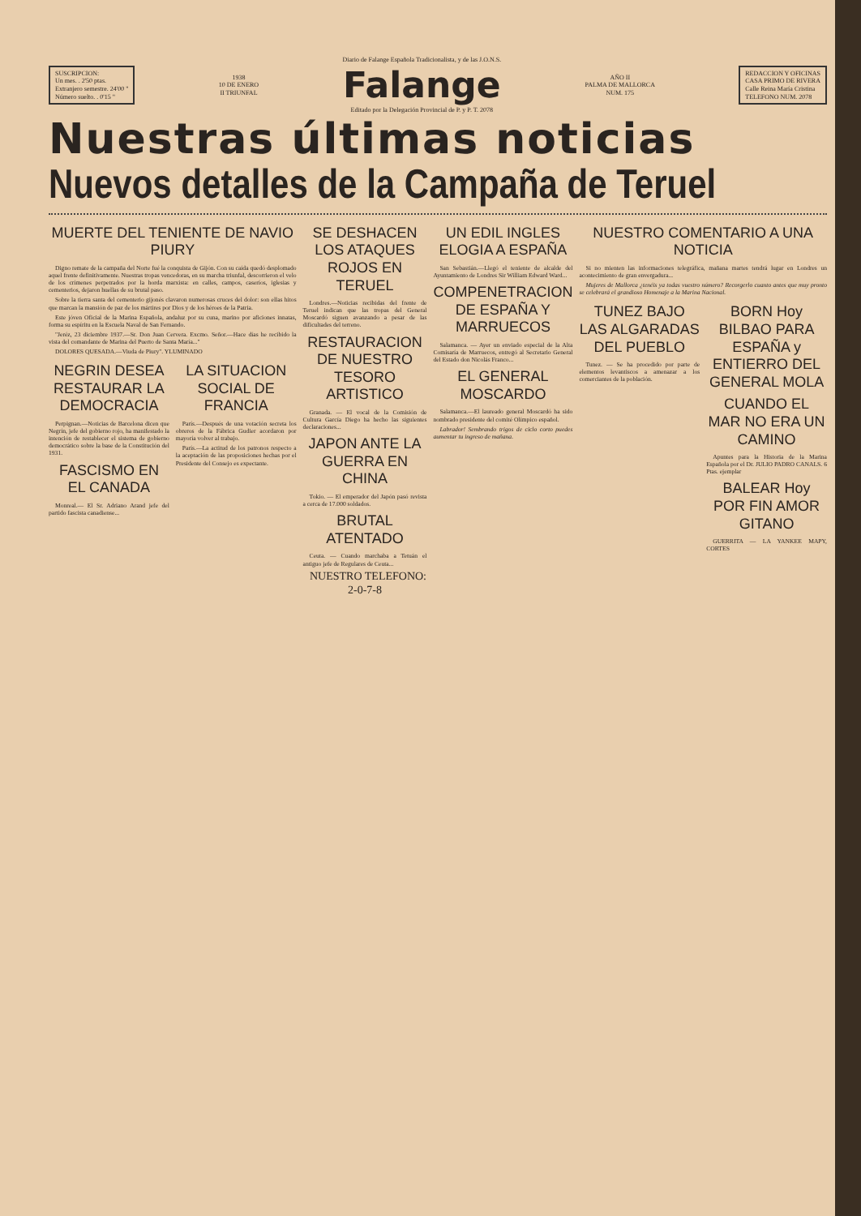SUSCRIPCION:
Un mes. . 2'50 ptas.
Extranjero semestre. 24'00 "
Número suelto. . 0'15 "
1938
10 DE ENERO
II TRIUNFAL
Diario de Falange Española Tradicionalista, y de las J.O.N.S.
Falange
Editado por la Delegación Provincial de P. y P. T. 2078
AÑO II
PALMA DE MALLORCA
NUM. 175
REDACCION Y OFICINAS
CASA PRIMO DE RIVERA
Calle Reina María Cristina
TELEFONO NUM. 2078
Nuestras últimas noticias
Nuevos detalles de la Campaña de Teruel
MUERTE DEL TENIENTE DE NAVIO PIURY
Digno remate de la campaña del Norte fué la conquista de Gijón. Con su caída quedó desplomado aquel frente definitivamente. Nuestras tropas vencedoras, en su marcha triunfal, descorrieron el velo de los crímenes perpetrados por la horda marxista: en calles, campos, caseríos, iglesias y cementerios, dejaron huellas de su brutal paso.
Sobre la tierra santa del cementerio gijonés clavaron numerosas cruces del dolor: son ellas hitos que marcan la mansión de paz de los mártires por Dios y de los héroes de la Patria.
Este jóven Oficial de la Marina Española, andaluz por su cuna, marino por aficiones innatas, forma su espíritu en la Escuela Naval de San Fernando.
"Jeréz, 23 diciembre 1937.—Sr. Don Juan Cervera. Excmo. Señor.—Hace días he recibido la vista del comandante de Marina del Puerto de Santa María..."
DOLORES QUESADA.—Viuda de Piury". YLUMINADO
NEGRIN DESEA RESTAURAR LA DEMOCRACIA
Perpignan.—Noticias de Barcelona dicen que Negrín, jefe del gobierno rojo, ha manifestado la intención de restablecer el sistema de gobierno democrático sobre la base de la Constitución del 1931.
FASCISMO EN EL CANADA
Monreal.— El Sr. Adriano Arand jefe del partido fascista canadiense...
LA SITUACION SOCIAL DE FRANCIA
París.—Después de una votación secreta los obreros de la Fábrica Gudier acordaron por mayoría volver al trabajo.
París.—La actitud de los patronos respecto a la aceptación de las proposiciones hechas por el Presidente del Consejo es expectante.
SE DESHACEN LOS ATAQUES ROJOS EN TERUEL
Londres.—Noticias recibidas del frente de Teruel indican que las tropas del General Moscardó siguen avanzando a pesar de las dificultades del terreno.
RESTAURACION DE NUESTRO TESORO ARTISTICO
Granada. — El vocal de la Comisión de Cultura García Diego ha hecho las siguientes declaraciones...
JAPON ANTE LA GUERRA EN CHINA
Tokio. — El emperador del Japón pasó revista a cerca de 17.000 soldados.
BRUTAL ATENTADO
Ceuta. — Cuando marchaba a Tetuán el antiguo jefe de Regulares de Ceuta...
NUESTRO TELEFONO: 2-0-7-8
UN EDIL INGLES ELOGIA A ESPAÑA
San Sebastián.—Llegó el teniente de alcalde del Ayuntamiento de Londres Sir William Edward Ward...
COMPENETRACION DE ESPAÑA Y MARRUECOS
Salamanca. — Ayer un enviado especial de la Alta Comisaría de Marruecos, entregó al Secretario General del Estado don Nicolás Franco...
EL GENERAL MOSCARDO
Salamanca.—El laureado general Moscardó ha sido nombrado presidente del comité Olímpico español.
Labrador! Sembrando trigos de ciclo corto puedes aumentar tu ingreso de mañana.
NUESTRO COMENTARIO A UNA NOTICIA
Si no mienten las informaciones telegráfica, mañana martes tendrá lugar en Londres un acontecimiento de gran envergadura...
Mujeres de Mallorca ¿tenéis ya todas vuestro número? Recorgerlo cuanto antes que muy pronto se celebrará el grandioso Homenaje a la Marina Nacional.
TUNEZ BAJO LAS ALGARADAS DEL PUEBLO
Tunez. — Se ha procedido por parte de elementos levantiscos a amenazar a los comerciantes de la población.
BORN Hoy BILBAO PARA ESPAÑA y ENTIERRO DEL GENERAL MOLA
CUANDO EL MAR NO ERA UN CAMINO
Apuntes para la Historia de la Marina Española por el Dr. JULIO PADRO CANALS. 6 Ptas. ejemplar
BALEAR Hoy POR FIN AMOR GITANO
GUERRITA — LA YANKEE MAPY, CORTES